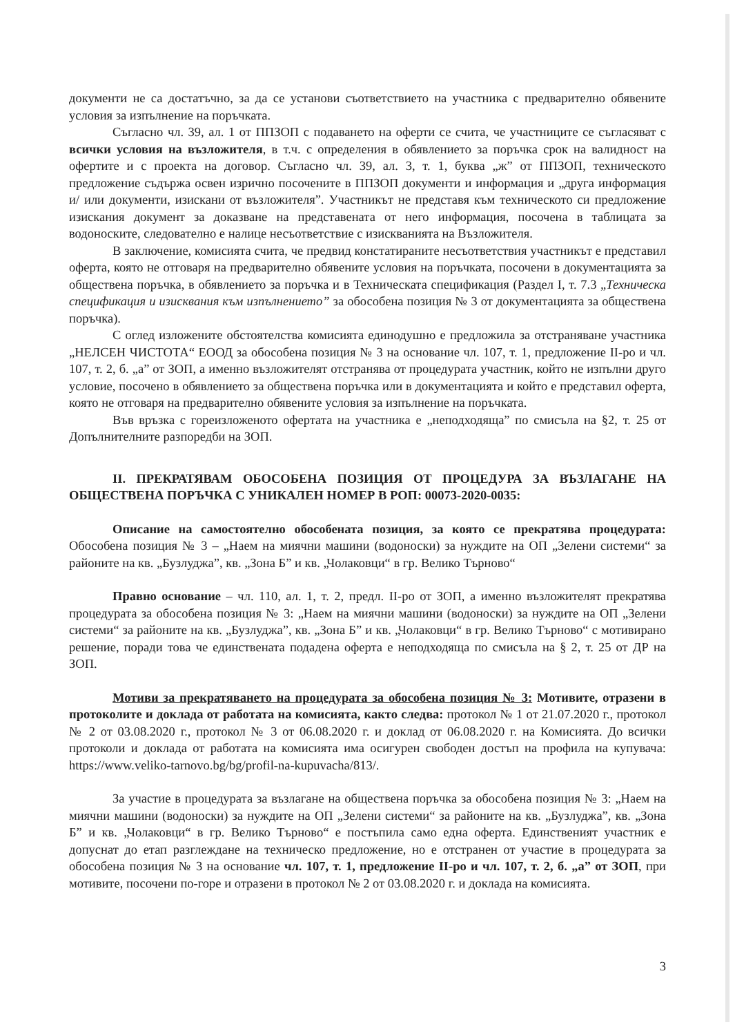документи не са достатъчно, за да се установи съответствието на участника с предварително обявените условия за изпълнение на поръчката.
Съгласно чл. 39, ал. 1 от ППЗОП с подаването на оферти се счита, че участниците се съгласяват с всички условия на възложителя, в т.ч. с определения в обявлението за поръчка срок на валидност на офертите и с проекта на договор. Съгласно чл. 39, ал. 3, т. 1, буква „ж” от ППЗОП, техническото предложение съдържа освен изрично посочените в ППЗОП документи и информация и „друга информация и/ или документи, изискани от възложителя”. Участникът не представя към техническото си предложение изискания документ за доказване на представената от него информация, посочена в таблицата за водоноските, следователно е налице несъответствие с изискванията на Възложителя.
В заключение, комисията счита, че предвид констатираните несъответствия участникът е представил оферта, която не отговаря на предварително обявените условия на поръчката, посочени в документацията за обществена поръчка, в обявлението за поръчка и в Техническата спецификация (Раздел I, т. 7.3 „Техническа спецификация и изисквания към изпълнението” за обособена позиция № 3 от документацията за обществена поръчка).
С оглед изложените обстоятелства комисията единодушно е предложила за отстраняване участника „НЕЛСЕН ЧИСТОТА“ ЕООД за обособена позиция № 3 на основание чл. 107, т. 1, предложение II-ро и чл. 107, т. 2, б. „а” от ЗОП, а именно възложителят отстранява от процедурата участник, който не изпълни друго условие, посочено в обявлението за обществена поръчка или в документацията и който е представил оферта, която не отговаря на предварително обявените условия за изпълнение на поръчката.
Във връзка с гореизложеното офертата на участника е „неподходяща” по смисъла на §2, т. 25 от Допълнителните разпоредби на ЗОП.
II. ПРЕКРАТЯВАМ ОБОСОБЕНА ПОЗИЦИЯ ОТ ПРОЦЕДУРА ЗА ВЪЗЛАГАНЕ НА ОБЩЕСТВЕНА ПОРЪЧКА С УНИКАЛЕН НОМЕР В РОП: 00073-2020-0035:
Описание на самостоятелно обособената позиция, за която се прекратява процедурата: Обособена позиция № 3 – „Наем на миячни машини (водоноски) за нуждите на ОП „Зелени системи“ за районите на кв. „Бузлуджа”, кв. „Зона Б” и кв. „Чолаковци“ в гр. Велико Търново“
Правно основание – чл. 110, ал. 1, т. 2, предл. II-ро от ЗОП, а именно възложителят прекратява процедурата за обособена позиция № 3: „Наем на миячни машини (водоноски) за нуждите на ОП „Зелени системи“ за районите на кв. „Бузлуджа”, кв. „Зона Б” и кв. „Чолаковци“ в гр. Велико Търново“ с мотивирано решение, поради това че единствената подадена оферта е неподходяща по смисъла на § 2, т. 25 от ДР на ЗОП.
Мотиви за прекратяването на процедурата за обособена позиция № 3: Мотивите, отразени в протоколите и доклада от работата на комисията, както следва: протокол № 1 от 21.07.2020 г., протокол № 2 от 03.08.2020 г., протокол № 3 от 06.08.2020 г. и доклад от 06.08.2020 г. на Комисията. До всички протоколи и доклада от работата на комисията има осигурен свободен достъп на профила на купувача: https://www.veliko-tarnovo.bg/bg/profil-na-kupuvacha/813/.
За участие в процедурата за възлагане на обществена поръчка за обособена позиция № 3: „Наем на миячни машини (водоноски) за нуждите на ОП „Зелени системи“ за районите на кв. „Бузлуджа”, кв. „Зона Б” и кв. „Чолаковци“ в гр. Велико Търново“ е постъпила само една оферта. Единственият участник е допуснат до етап разглеждане на техническо предложение, но е отстранен от участие в процедурата за обособена позиция № 3 на основание чл. 107, т. 1, предложение II-ро и чл. 107, т. 2, б. „а” от ЗОП, при мотивите, посочени по-горе и отразени в протокол № 2 от 03.08.2020 г. и доклада на комисията.
3